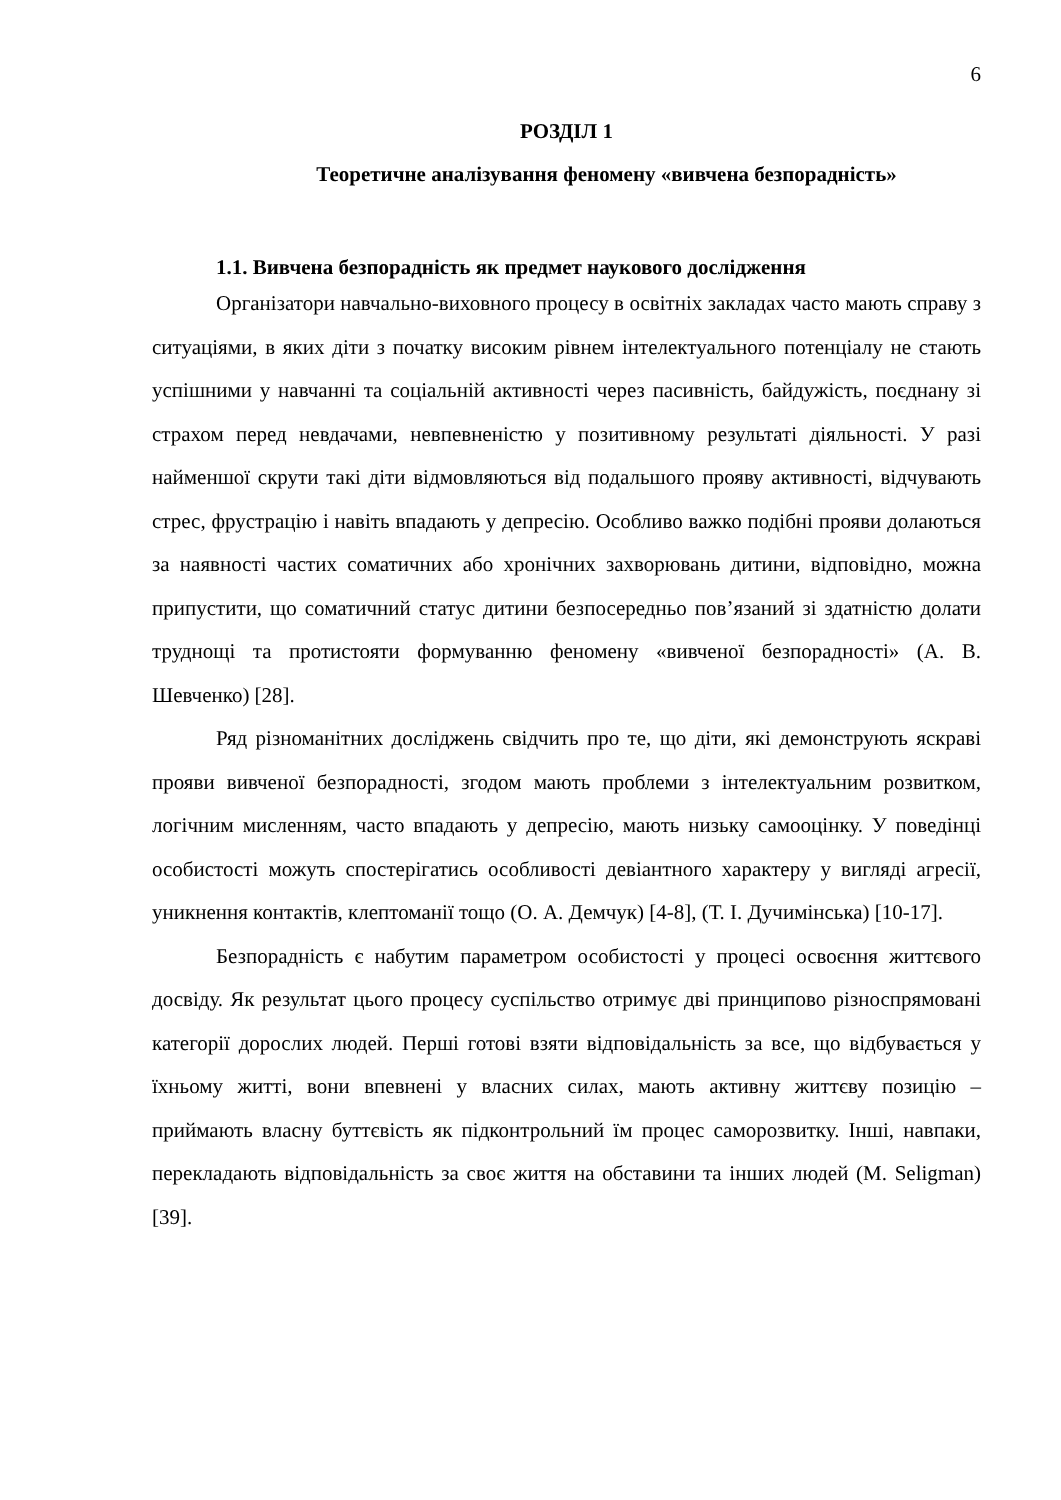6
РОЗДІЛ 1
Теоретичне аналізування феномену «вивчена безпорадність»
1.1. Вивчена безпорадність як предмет наукового дослідження
Організатори навчально-виховного процесу в освітніх закладах часто мають справу з ситуаціями, в яких діти з початку високим рівнем інтелектуального потенціалу не стають успішними у навчанні та соціальній активності через пасивність, байдужість, поєднану зі страхом перед невдачами, невпевненістю у позитивному результаті діяльності. У разі найменшої скрути такі діти відмовляються від подальшого прояву активності, відчувають стрес, фрустрацію і навіть впадають у депресію. Особливо важко подібні прояви долаються за наявності частих соматичних або хронічних захворювань дитини, відповідно, можна припустити, що соматичний статус дитини безпосередньо пов’язаний зі здатністю долати труднощі та протистояти формуванню феномену «вивченої безпорадності» (А. В. Шевченко) [28].
Ряд різноманітних досліджень свідчить про те, що діти, які демонструють яскраві прояви вивченої безпорадності, згодом мають проблеми з інтелектуальним розвитком, логічним мисленням, часто впадають у депресію, мають низьку самооцінку. У поведінці особистості можуть спостерігатись особливості девіантного характеру у вигляді агресії, уникнення контактів, клептоманії тощо (О. А. Демчук) [4-8], (Т. І. Дучимінська) [10-17].
Безпорадність є набутим параметром особистості у процесі освоєння життєвого досвіду. Як результат цього процесу суспільство отримує дві принципово різноспрямовані категорії дорослих людей. Перші готові взяти відповідальність за все, що відбувається у їхньому житті, вони впевнені у власних силах, мають активну життєву позицію – приймають власну буттєвість як підконтрольний їм процес саморозвитку. Інші, навпаки, перекладають відповідальність за своє життя на обставини та інших людей (M. Seligman) [39].